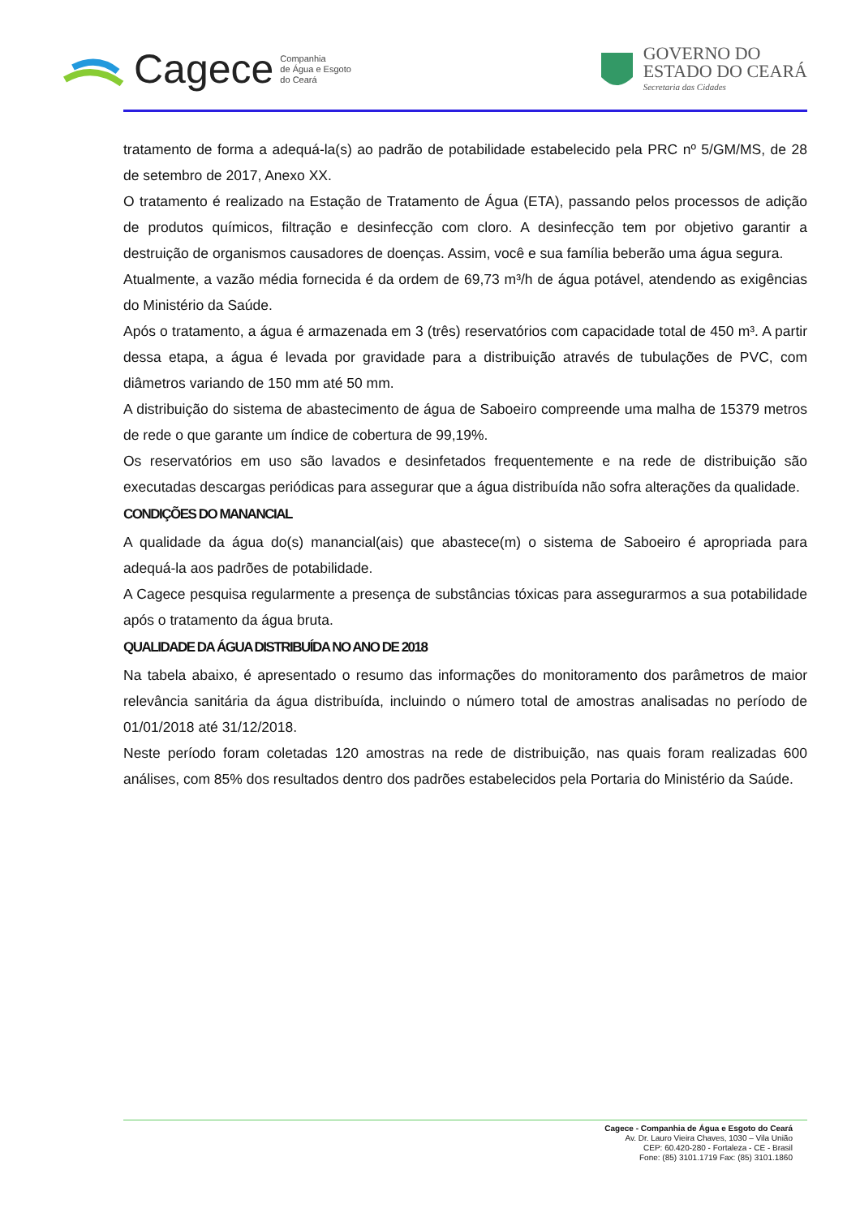Cagece Companhia
de Água e Esgoto
do Ceará
GOVERNO DO
ESTADO DO CEARÁ
Secretaria das Cidades
tratamento de forma a adequá-la(s) ao padrão de potabilidade estabelecido pela PRC nº 5/GM/MS, de 28 de setembro de 2017, Anexo XX.
O tratamento é realizado na Estação de Tratamento de Água (ETA), passando pelos processos de adição de produtos químicos, filtração e desinfecção com cloro. A desinfecção tem por objetivo garantir a destruição de organismos causadores de doenças. Assim, você e sua família beberão uma água segura.
Atualmente, a vazão média fornecida é da ordem de 69,73 m³/h de água potável, atendendo as exigências do Ministério da Saúde.
Após o tratamento, a água é armazenada em 3 (três) reservatórios com capacidade total de 450 m³. A partir dessa etapa, a água é levada por gravidade para a distribuição através de tubulações de PVC, com diâmetros variando de 150 mm até 50 mm.
A distribuição do sistema de abastecimento de água de Saboeiro compreende uma malha de 15379 metros de rede o que garante um índice de cobertura de 99,19%.
Os reservatórios em uso são lavados e desinfetados frequentemente e na rede de distribuição são executadas descargas periódicas para assegurar que a água distribuída não sofra alterações da qualidade.
CONDIÇÕES DO MANANCIAL
A qualidade da água do(s) manancial(ais) que abastece(m) o sistema de Saboeiro é apropriada para adequá-la aos padrões de potabilidade.
A Cagece pesquisa regularmente a presença de substâncias tóxicas para assegurarmos a sua potabilidade após o tratamento da água bruta.
QUALIDADE DA ÁGUA DISTRIBUÍDA NO ANO DE 2018
Na tabela abaixo, é apresentado o resumo das informações do monitoramento dos parâmetros de maior relevância sanitária da água distribuída, incluindo o número total de amostras analisadas no período de 01/01/2018 até 31/12/2018.
Neste período foram coletadas 120 amostras na rede de distribuição, nas quais foram realizadas 600 análises, com 85% dos resultados dentro dos padrões estabelecidos pela Portaria do Ministério da Saúde.
Cagece - Companhia de Água e Esgoto do Ceará
Av. Dr. Lauro Vieira Chaves, 1030 – Vila União
CEP: 60.420-280 - Fortaleza - CE - Brasil
Fone: (85) 3101.1719 Fax: (85) 3101.1860